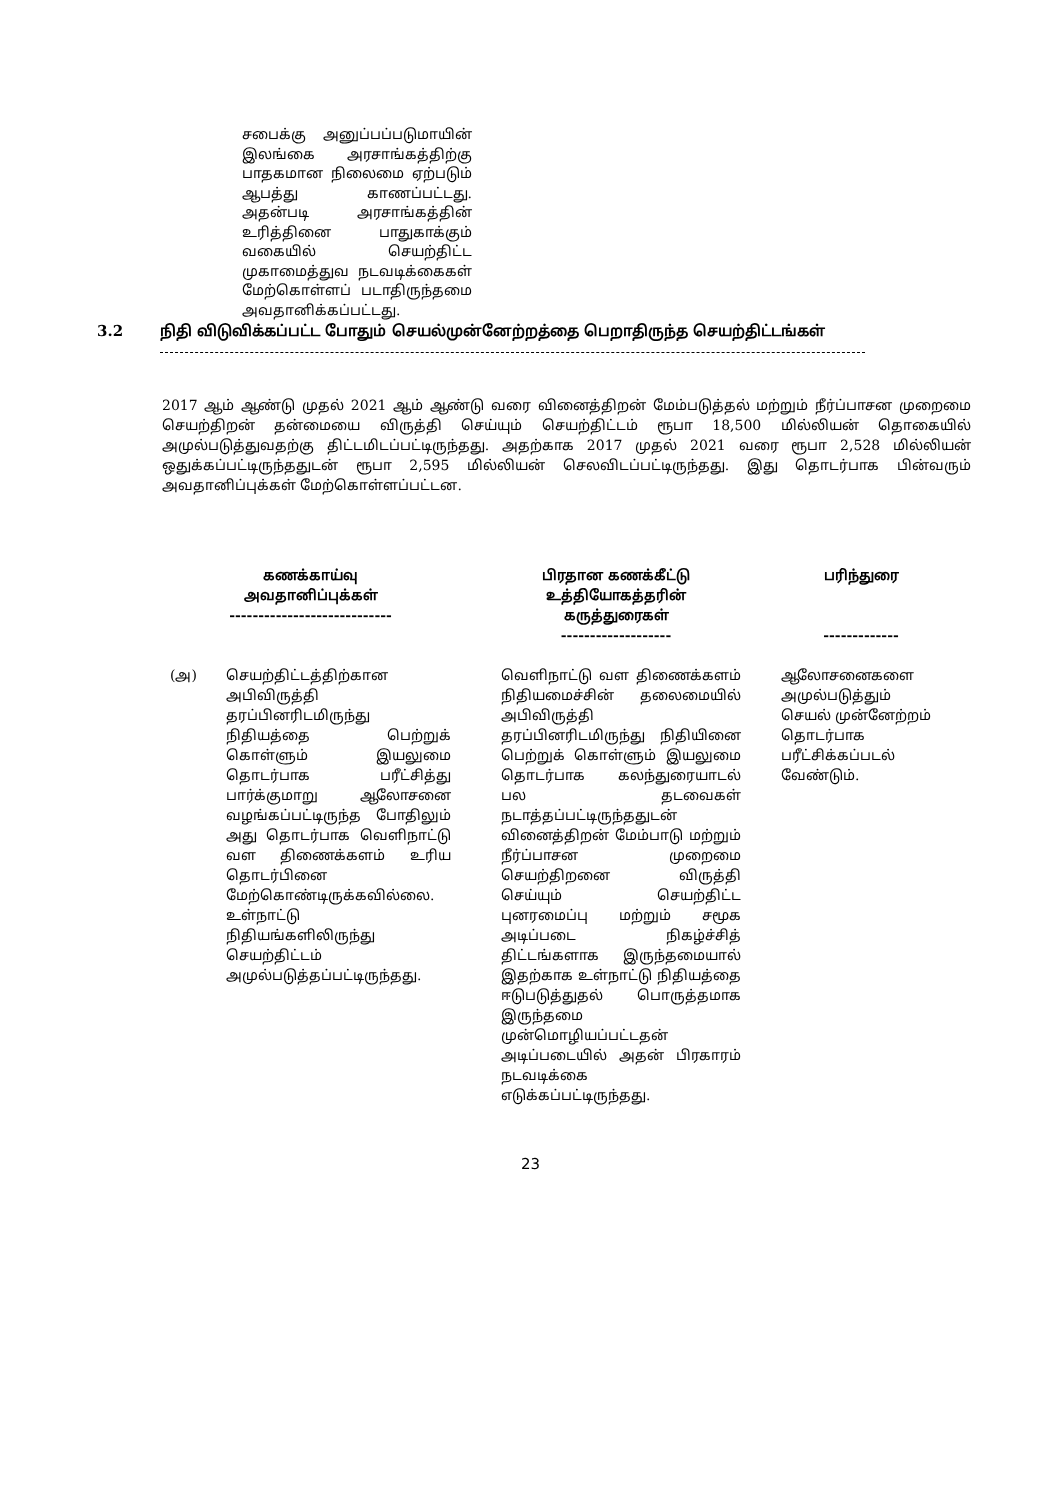சபைக்கு அனுப்பப்படுமாயின் இலங்கை அரசாங்கத்திற்கு பாதகமான நிலைமை ஏற்படும் ஆபத்து காணப்பட்டது. அதன்படி அரசாங்கத்தின் உரித்தினை பாதுகாக்கும் வகையில் செயற்திட்ட முகாமைத்துவ நடவடிக்கைகள் மேற்கொள்ளப் படாதிருந்தமை அவதானிக்கப்பட்டது.
3.2 நிதி விடுவிக்கப்பட்ட போதும் செயல்முன்னேற்றத்தை பெறாதிருந்த செயற்திட்டங்கள்
2017 ஆம் ஆண்டு முதல் 2021 ஆம் ஆண்டு வரை வினைத்திறன் மேம்படுத்தல் மற்றும் நீர்ப்பாசன முறைமை செயற்திறன் தன்மையை விருத்தி செய்யும் செயற்திட்டம் ரூபா 18,500 மில்லியன் தொகையில் அமுல்படுத்துவதற்கு திட்டமிடப்பட்டிருந்தது. அதற்காக 2017 முதல் 2021 வரை ரூபா 2,528 மில்லியன் ஒதுக்கப்பட்டிருந்ததுடன் ரூபா 2,595 மில்லியன் செலவிடப்பட்டிருந்தது. இது தொடர்பாக பின்வரும் அவதானிப்புக்கள் மேற்கொள்ளப்பட்டன.
| கணக்காய்வு அவதானிப்புக்கள் ---------------------------- | | பிரதான கணக்கீட்டு உத்தியோகத்தரின் கருத்துரைகள் ------------------- | பரிந்துரை ------------- |
| --- | --- | --- | --- |
| (அ) | செயற்திட்டத்திற்கான அபிவிருத்தி தரப்பினரிடமிருந்து நிதியத்தை பெற்றுக் கொள்ளும் இயலுமை தொடர்பாக பரீட்சித்து பார்க்குமாறு ஆலோசனை வழங்கப்பட்டிருந்த போதிலும் அது தொடர்பாக வெளிநாட்டு வள திணைக்களம் உரிய தொடர்பினை மேற்கொண்டிருக்கவில்லை. உள்நாட்டு நிதியங்களிலிருந்து செயற்திட்டம் அமுல்படுத்தப்பட்டிருந்தது. | வெளிநாட்டு வள திணைக்களம் நிதியமைச்சின் தலைமையில் அபிவிருத்தி தரப்பினரிடமிருந்து நிதியினை பெற்றுக் கொள்ளும் இயலுமை தொடர்பாக கலந்துரையாடல் பல தடவைகள் நடாத்தப்பட்டிருந்ததுடன் வினைத்திறன் மேம்பாடு மற்றும் நீர்ப்பாசன முறைமை செயற்திறனை விருத்தி செய்யும் செயற்திட்ட புனரமைப்பு மற்றும் சமூக அடிப்படை நிகழ்ச்சித் திட்டங்களாக இருந்தமையால் இதற்காக உள்நாட்டு நிதியத்தை ஈடுபடுத்துதல் பொருத்தமாக இருந்தமை முன்மொழியப்பட்டதன் அடிப்படையில் அதன் பிரகாரம் நடவடிக்கை எடுக்கப்பட்டிருந்தது. | ஆலோசனைகளை அமுல்படுத்தும் செயல் முன்னேற்றம் தொடர்பாக பரீட்சிக்கப்படல் வேண்டும். |
23